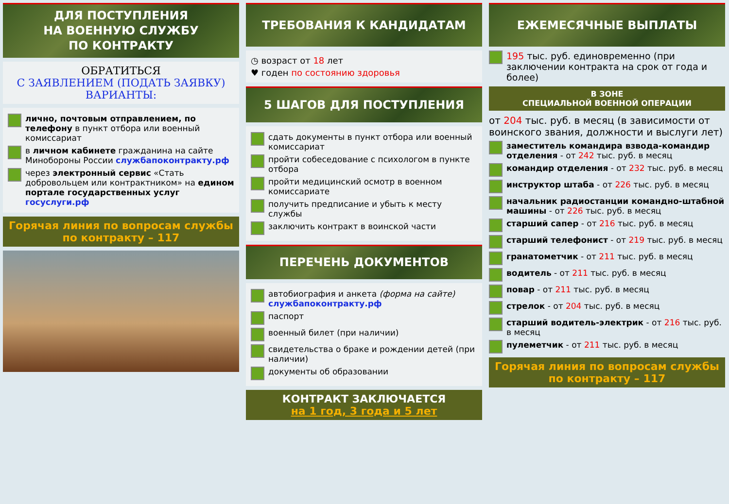ДЛЯ ПОСТУПЛЕНИЯ
НА ВОЕННУЮ СЛУЖБУ
ПО КОНТРАКТУ
ОБРАТИТЬСЯ
С ЗАЯВЛЕНИЕМ (ПОДАТЬ ЗАЯВКУ) ВАРИАНТЫ:
лично, почтовым отправлением, по телефону в пункт отбора или военный комиссариат
в личном кабинете гражданина на сайте Минобороны России службапоконтракту.рф
через электронный сервис «Стать добровольцем или контрактником» на едином портале государственных услуг госуслуги.рф
Горячая линия по вопросам службы по контракту – 117
ТРЕБОВАНИЯ К КАНДИДАТАМ
◷ возраст от 18 лет
♥ годен по состоянию здоровья
5 ШАГОВ ДЛЯ ПОСТУПЛЕНИЯ
сдать документы в пункт отбора или военный комиссариат
пройти собеседование с психологом в пункте отбора
пройти медицинский осмотр в военном комиссариате
получить предписание и убыть к месту службы
заключить контракт в воинской части
ПЕРЕЧЕНЬ ДОКУМЕНТОВ
автобиография и анкета (форма на сайте) службапоконтракту.рф
паспорт
военный билет (при наличии)
свидетельства о браке и рождении детей (при наличии)
документы об образовании
КОНТРАКТ ЗАКЛЮЧАЕТСЯ
на 1 год, 3 года и 5 лет
ЕЖЕМЕСЯЧНЫЕ ВЫПЛАТЫ
195 тыс. руб. единовременно (при заключении контракта на срок от года и более)
В ЗОНЕ
СПЕЦИАЛЬНОЙ ВОЕННОЙ ОПЕРАЦИИ
от 204 тыс. руб. в месяц (в зависимости от воинского звания, должности и выслуги лет)
заместитель командира взвода-командир отделения - от 242 тыс. руб. в месяц
командир отделения - от 232 тыс. руб. в месяц
инструктор штаба - от 226 тыс. руб. в месяц
начальник радиостанции командно-штабной машины - от 226 тыс. руб. в месяц
старший сапер - от 216 тыс. руб. в месяц
старший телефонист - от 219 тыс. руб. в месяц
гранатометчик - от 211 тыс. руб. в месяц
водитель - от 211 тыс. руб. в месяц
повар - от 211 тыс. руб. в месяц
стрелок - от 204 тыс. руб. в месяц
старший водитель-электрик - от 216 тыс. руб. в месяц
пулеметчик - от 211 тыс. руб. в месяц
Горячая линия по вопросам службы по контракту – 117